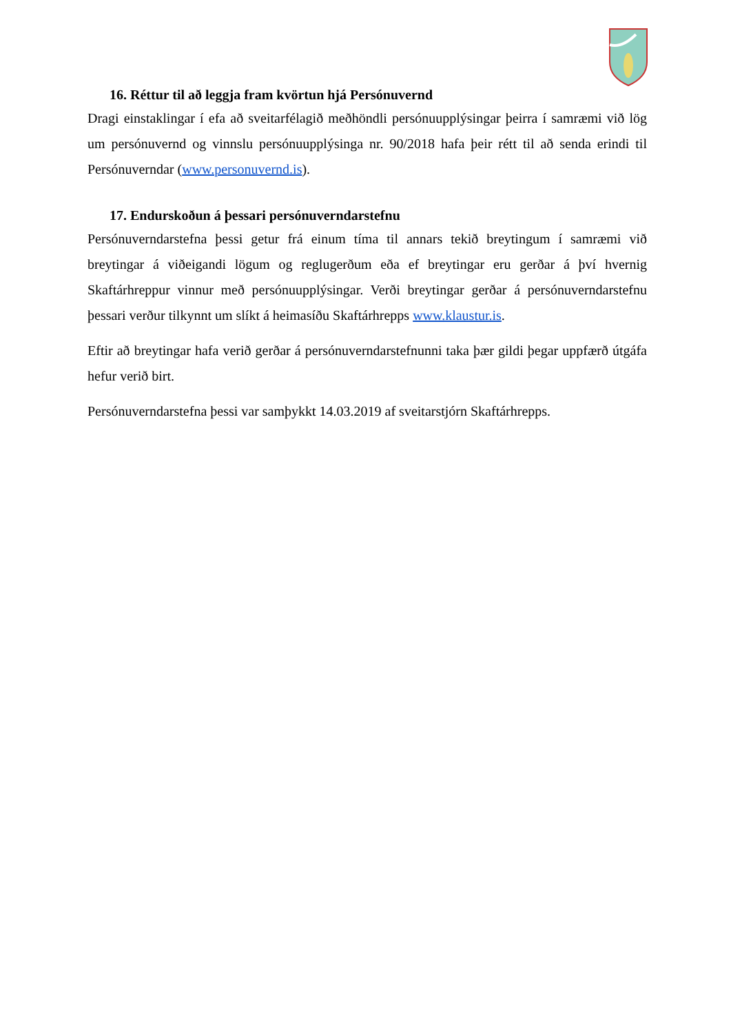16. Réttur til að leggja fram kvörtun hjá Persónuvernd
Dragi einstaklingar í efa að sveitarfélagið meðhöndli persónuupplýsingar þeirra í samræmi við lög um persónuvernd og vinnslu persónuupplýsinga nr. 90/2018 hafa þeir rétt til að senda erindi til Persónuverndar (www.personuvernd.is).
17. Endurskoðun á þessari persónuverndarstefnu
Persónuverndarstefna þessi getur frá einum tíma til annars tekið breytingum í samræmi við breytingar á viðeigandi lögum og reglugerðum eða ef breytingar eru gerðar á því hvernig Skaftárhreppur vinnur með persónuupplýsingar. Verði breytingar gerðar á persónuverndarstefnu þessari verður tilkynnt um slíkt á heimasíðu Skaftárhrepps www.klaustur.is.
Eftir að breytingar hafa verið gerðar á persónuverndarstefnunni taka þær gildi þegar uppfærð útgáfa hefur verið birt.
Persónuverndarstefna þessi var samþykkt 14.03.2019 af sveitarstjórn Skaftárhrepps.